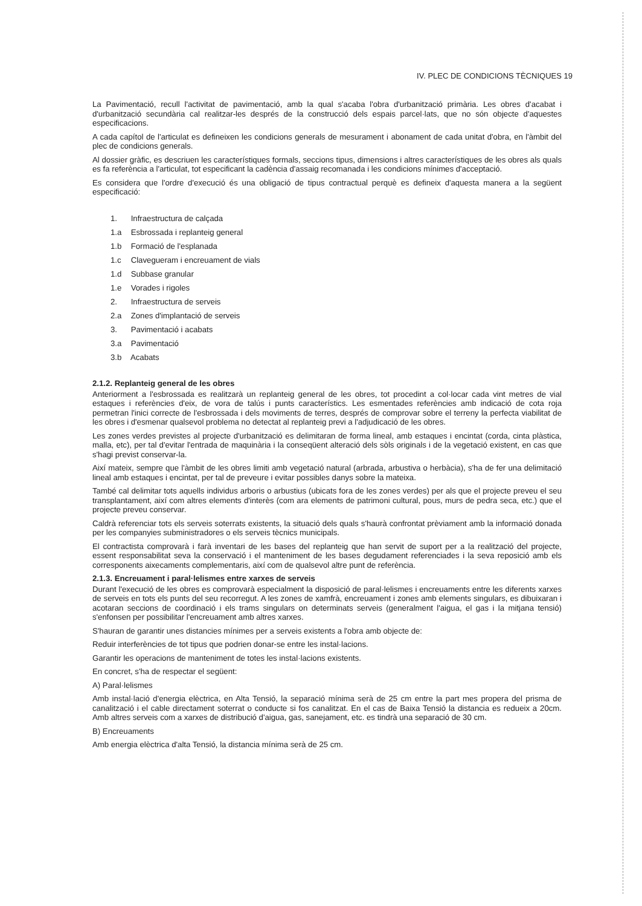IV. PLEC DE CONDICIONS TÈCNIQUES 19
La Pavimentació, recull l'activitat de pavimentació, amb la qual s'acaba l'obra d'urbanització primària. Les obres d'acabat i d'urbanització secundària cal realitzar-les després de la construcció dels espais parcel·lats, que no són objecte d'aquestes especificacions.
A cada capítol de l'articulat es defineixen les condicions generals de mesurament i abonament de cada unitat d'obra, en l'àmbit del plec de condicions generals.
Al dossier gràfic, es descriuen les característiques formals, seccions tipus, dimensions i altres característiques de les obres als quals es fa referència a l'articulat, tot especificant la cadència d'assaig recomanada i les condicions mínimes d'acceptació.
Es considera que l'ordre d'execució és una obligació de tipus contractual perquè es defineix d'aquesta manera a la següent especificació:
1. Infraestructura de calçada
1.a Esbrossada i replanteig general
1.b Formació de l'esplanada
1.c Clavegueram i encreuament de vials
1.d Subbase granular
1.e Vorades i rigoles
2. Infraestructura de serveis
2.a Zones d'implantació de serveis
3. Pavimentació i acabats
3.a Pavimentació
3.b Acabats
2.1.2. Replanteig general de les obres
Anteriorment a l'esbrossada es realitzarà un replanteig general de les obres, tot procedint a col·locar cada vint metres de vial estaques i referències d'eix, de vora de talús i punts característics. Les esmentades referències amb indicació de cota roja permetran l'inici correcte de l'esbrossada i dels moviments de terres, després de comprovar sobre el terreny la perfecta viabilitat de les obres i d'esmenar qualsevol problema no detectat al replanteig previ a l'adjudicació de les obres.
Les zones verdes previstes al projecte d'urbanització es delimitaran de forma lineal, amb estaques i encintat (corda, cinta plàstica, malla, etc), per tal d'evitar l'entrada de maquinària i la conseqüent alteració dels sòls originals i de la vegetació existent, en cas que s'hagi previst conservar-la.
Així mateix, sempre que l'àmbit de les obres limiti amb vegetació natural (arbrada, arbustiva o herbàcia), s'ha de fer una delimitació lineal amb estaques i encintat, per tal de preveure i evitar possibles danys sobre la mateixa.
També cal delimitar tots aquells individus arboris o arbustius (ubicats fora de les zones verdes) per als que el projecte preveu el seu transplantament, així com altres elements d'interès (com ara elements de patrimoni cultural, pous, murs de pedra seca, etc.) que el projecte preveu conservar.
Caldrà referenciar tots els serveis soterrats existents, la situació dels quals s'haurà confrontat prèviament amb la informació donada per les companyies subministradores o els serveis tècnics municipals.
El contractista comprovarà i farà inventari de les bases del replanteig que han servit de suport per a la realització del projecte, essent responsabilitat seva la conservació i el manteniment de les bases degudament referenciades i la seva reposició amb els corresponents aixecaments complementaris, així com de qualsevol altre punt de referència.
2.1.3. Encreuament i paral·lelismes entre xarxes de serveis
Durant l'execució de les obres es comprovarà especialment la disposició de paral·lelismes i encreuaments entre les diferents xarxes de serveis en tots els punts del seu recorregut. A les zones de xamfrà, encreuament i zones amb elements singulars, es dibuixaran i acotaran seccions de coordinació i els trams singulars on determinats serveis (generalment l'aigua, el gas i la mitjana tensió) s'enfonsen per possibilitar l'encreuament amb altres xarxes.
S'hauran de garantir unes distancies mínimes per a serveis existents a l'obra amb objecte de:
Reduir interferències de tot tipus que podrien donar-se entre les instal·lacions.
Garantir les operacions de manteniment de totes les instal·lacions existents.
En concret, s'ha de respectar el següent:
A) Paral·lelismes
Amb instal·lació d'energia elèctrica, en Alta Tensió, la separació mínima serà de 25 cm entre la part mes propera del prisma de canalització i el cable directament soterrat o conducte si fos canalitzat. En el cas de Baixa Tensió la distancia es redueix a 20cm. Amb altres serveis com a xarxes de distribució d'aigua, gas, sanejament, etc. es tindrà una separació de 30 cm.
B) Encreuaments
Amb energia elèctrica d'alta Tensió, la distancia mínima serà de 25 cm.